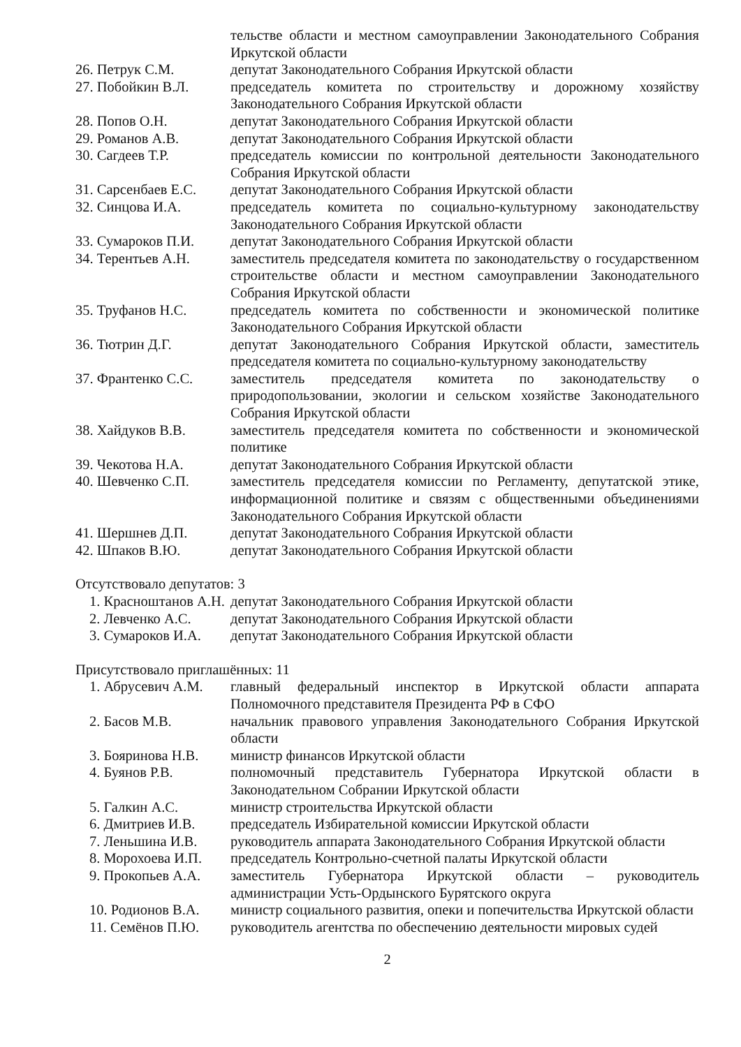| | тельстве области и местном самоуправлении Законодательного Собрания Иркутской области |
| 26. Петрук С.М. | депутат Законодательного Собрания Иркутской области |
| 27. Побойкин В.Л. | председатель комитета по строительству и дорожному хозяйству Законодательного Собрания Иркутской области |
| 28. Попов О.Н. | депутат Законодательного Собрания Иркутской области |
| 29. Романов А.В. | депутат Законодательного Собрания Иркутской области |
| 30. Сагдеев Т.Р. | председатель комиссии по контрольной деятельности Законодательного Собрания Иркутской области |
| 31. Сарсенбаев Е.С. | депутат Законодательного Собрания Иркутской области |
| 32. Синцова И.А. | председатель комитета по социально-культурному законодательству Законодательного Собрания Иркутской области |
| 33. Сумароков П.И. | депутат Законодательного Собрания Иркутской области |
| 34. Терентьев А.Н. | заместитель председателя комитета по законодательству о государственном строительстве области и местном самоуправлении Законодательного Собрания Иркутской области |
| 35. Труфанов Н.С. | председатель комитета по собственности и экономической политике Законодательного Собрания Иркутской области |
| 36. Тютрин Д.Г. | депутат Законодательного Собрания Иркутской области, заместитель председателя комитета по социально-культурному законодательству |
| 37. Франтенко С.С. | заместитель председателя комитета по законодательству о природопользовании, экологии и сельском хозяйстве Законодательного Собрания Иркутской области |
| 38. Хайдуков В.В. | заместитель председателя комитета по собственности и экономической политике |
| 39. Чекотова Н.А. | депутат Законодательного Собрания Иркутской области |
| 40. Шевченко С.П. | заместитель председателя комиссии по Регламенту, депутатской этике, информационной политике и связям с общественными объединениями Законодательного Собрания Иркутской области |
| 41. Шершнев Д.П. | депутат Законодательного Собрания Иркутской области |
| 42. Шпаков В.Ю. | депутат Законодательного Собрания Иркутской области |
Отсутствовало депутатов: 3
| 1. Краснoштанов А.Н. | депутат Законодательного Собрания Иркутской области |
| 2. Левченко А.С. | депутат Законодательного Собрания Иркутской области |
| 3. Сумароков И.А. | депутат Законодательного Собрания Иркутской области |
Присутствовало приглашённых: 11
| 1. Абрусевич А.М. | главный федеральный инспектор в Иркутской области аппарата Полномочного представителя Президента РФ в СФО |
| 2. Басов М.В. | начальник правового управления Законодательного Собрания Иркутской области |
| 3. Бояринова Н.В. | министр финансов Иркутской области |
| 4. Буянов Р.В. | полномочный представитель Губернатора Иркутской области в Законодательном Собрании Иркутской области |
| 5. Галкин А.С. | министр строительства Иркутской области |
| 6. Дмитриев И.В. | председатель Избирательной комиссии Иркутской области |
| 7. Леньшина И.В. | руководитель аппарата Законодательного Собрания Иркутской области |
| 8. Морохоева И.П. | председатель Контрольно-счетной палаты Иркутской области |
| 9. Прокопьев А.А. | заместитель Губернатора Иркутской области – руководитель администрации Усть-Ордынского Бурятского округа |
| 10. Родионов В.А. | министр социального развития, опеки и попечительства Иркутской области |
| 11. Семёнов П.Ю. | руководитель агентства по обеспечению деятельности мировых судей |
2